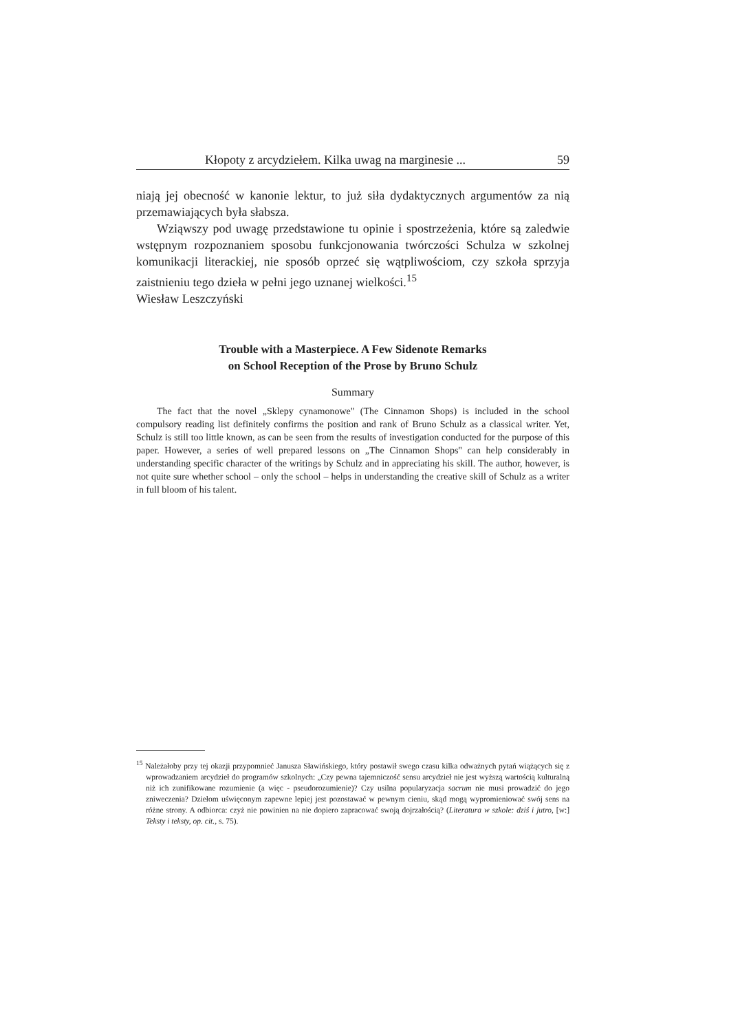Kłopoty z arcydziełem. Kilka uwag na marginesie ... 59
niają jej obecność w kanonie lektur, to już siła dydaktycznych argumentów za nią przemawiających była słabsza.
Wziąwszy pod uwagę przedstawione tu opinie i spostrzeżenia, które są zaledwie wstępnym rozpoznaniem sposobu funkcjonowania twórczości Schulza w szkolnej komunikacji literackiej, nie sposób oprzeć się wątpliwościom, czy szkoła sprzyja zaistnieniu tego dzieła w pełni jego uznanej wielkości.<sup>15</sup>
Wiesław Leszczyński
Trouble with a Masterpiece. A Few Sidenote Remarks
on School Reception of the Prose by Bruno Schulz
Summary
The fact that the novel „Sklepy cynamonowe" (The Cinnamon Shops) is included in the school compulsory reading list definitely confirms the position and rank of Bruno Schulz as a classical writer. Yet, Schulz is still too little known, as can be seen from the results of investigation conducted for the purpose of this paper. However, a series of well prepared lessons on „The Cinnamon Shops" can help considerably in understanding specific character of the writings by Schulz and in appreciating his skill. The author, however, is not quite sure whether school – only the school – helps in understanding the creative skill of Schulz as a writer in full bloom of his talent.
<sup>15</sup> Należałoby przy tej okazji przypomnieć Janusza Sławińskiego, który postawił swego czasu kilka odważnych pytań wiążących się z wprowadzaniem arcydzieł do programów szkolnych: „Czy pewna tajemniczość sensu arcydzieł nie jest wyższą wartością kulturalną niż ich zunifikowane rozumienie (a więc - pseudorozumienie)? Czy usilna popularyzacja sacrum nie musi prowadzić do jego zniweczenia? Dziełom uświęconym zapewne lepiej jest pozostawać w pewnym cieniu, skąd mogą wypromieniować swój sens na różne strony. A odbiorca: czyż nie powinien na nie dopiero zapracować swoją dojrzałością? (Literatura w szkole: dziś i jutro, [w:] Teksty i teksty, op. cit., s. 75).